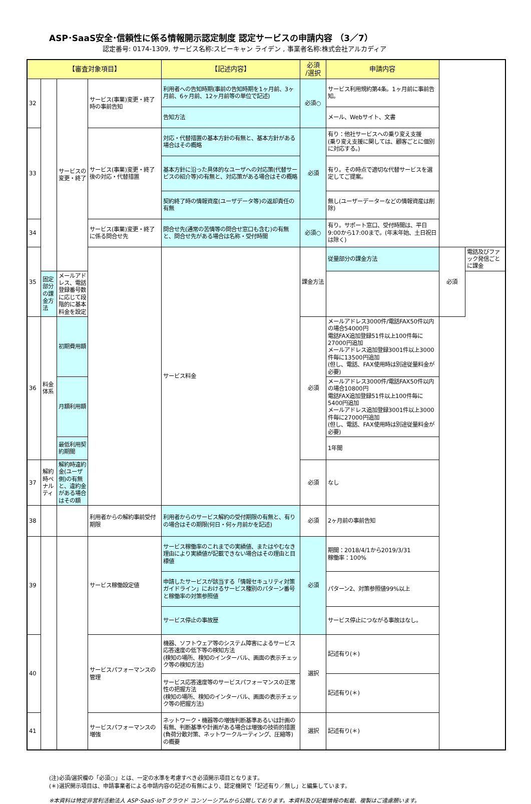ASP･SaaS安全･信頼性に係る情報開示認定制度 認定サービスの申請内容 （3／7）
認定番号: 0174-1309, サービス名称:スピーキャン ライデン , 事業者名称:株式会社アルカディア
| 【審査対象項目】 | | | | 【記述内容】 | 必須 /選択 | 申請内容 | | |
| --- | --- | --- | --- | --- | --- | --- | --- | --- |
| 32 | | サービスの変更・終了 | サービス(事業)変更・終了時の事前告知 | 利用者への告知時期(事前の告知時期を1ヶ月前、3ヶ月前、6ヶ月前、12ヶ月前等の単位で記述) | 必須○ | サービス利用規約第4条。1ヶ月前に事前告知。 | | |
| | | | | 告知方法 | | メール、Webサイト、文書 | | |
| 33 | | | サービス(事業)変更・終了後の対応・代替措置 | 対応・代替措置の基本方針の有無と、基本方針がある場合はその概略 | 必須 | 有り：他社サービスへの乗り変え支援 (乗り変え支援に関しては、顧客ごとに個別に対応する。) | | |
| | | | | 基本方針に沿った具体的なユーザへの対応策(代替サービスの紹介等)の有無と、対応策がある場合はその概略 | | 有り。その時点で適切な代替サービスを選定してご提案。 | | |
| | | | | 契約終了時の情報資産(ユーザデータ等)の返却責任の有無 | | 無し(ユーザーデーターなどの情報資産は削除) | | |
| 34 | | | サービス(事業)変更・終了に係る問合せ先 | 問合せ先(通常の苦情等の問合せ窓口も含む)の有無と、問合せ先がある場合は名称・受付時間 | 必須○ | 有り。サポート窓口、受付時間は、平日9:00から17:00まで。(年末年始、土日祝日は除く) | | |
| 35 | | | | サービス料金 | 課金方法 | 従量部分の課金方法 | 必須 | 電話及びファック発信ごとに課金 |
| | 固定部分の課金方法 | メールアドレス、電話登録番号数に応じて段階的に基本料金を設定 | | | | | | |
| 36 | 料金体系 | 初期費用額 | | | 必須 | メールアドレス3000件/電話FAX50件以内の場合54000円 電話FAX追加登録51件以上100件毎に27000円追加 メールアドレス追加登録3001件以上3000件毎に13500円追加 (但し、電話、FAX使用時は別途従量料金が必要) | | |
| | | 月額利用額 | | | | メールアドレス3000件/電話FAX50件以内の場合10800円 電話FAX追加登録51件以上100件毎に5400円追加 メールアドレス追加登録3001件以上3000件毎に27000円追加 (但し、電話、FAX使用時は別途従量料金が必要) | | |
| | | 最低利用契約期間 | | | | 1年間 | | |
| 37 | 解約時ペナルティ | 解約時違約金(ユーザ側)の有無と、違約金がある場合はその額 | | | 必須 | なし | | |
| 38 | | | 利用者からの解約事前受付期限 | 利用者からのサービス解約の受付期限の有無と、有りの場合はその期限(何日・何ヶ月前かを記述) | 必須 | 2ヶ月前の事前告知 | | |
| 39 | | | サービス稼働設定値 | サービス稼働率のこれまでの実績値、またはやむなき理由により実績値が記載できない場合はその理由と目標値 | 必須 | 期間：2018/4/1から2019/3/31 稼働率：100% | | |
| | | | | 申請したサービスが該当する「情報セキュリティ対策ガイドライン」におけるサービス種別のパターン番号と稼働率の対策参照値 | | パターン2、対策参照値99%以上 | | |
| | | | | サービス停止の事故歴 | | サービス停止につながる事故はなし。 | | |
| 40 | | | サービスパフォーマンスの管理 | 機器、ソフトウェア等のシステム障害によるサービス応答速度の低下等の検知方法 (検知の場所、検知のインターバル、画面の表示チェック等の検知方法) | 選択 | 記述有り(＊) | | |
| | | | | サービス応答速度等のサービスパフォーマンスの正常性の把握方法 (検知の場所、検知のインターバル、画面の表示チェック等の把握方法) | | 記述有り(＊) | | |
| 41 | | | サービスパフォーマンスの増強 | ネットワーク・機器等の増強判断基準あるいは計画の有無、判断基準や計画がある場合は増強の技術的措置(負荷分散対策、ネットワークルーティング、圧縮等)の概要 | 選択 | 記述有り(＊) | | |
(注)必須/選択欄の「必須○」とは、一定の水準を考慮すべき必須開示項目となります。
(＊)選択開示項目は、申請事業者による申請内容の記述の有無により、認定機関で「記述有り／無し」と編集しています。
※本資料は特定非営利活動法人 ASP･SaaS･IoT クラウド コンソーシアムから公開しております。本資料及び記載情報の転載、複製はご遠慮願います。